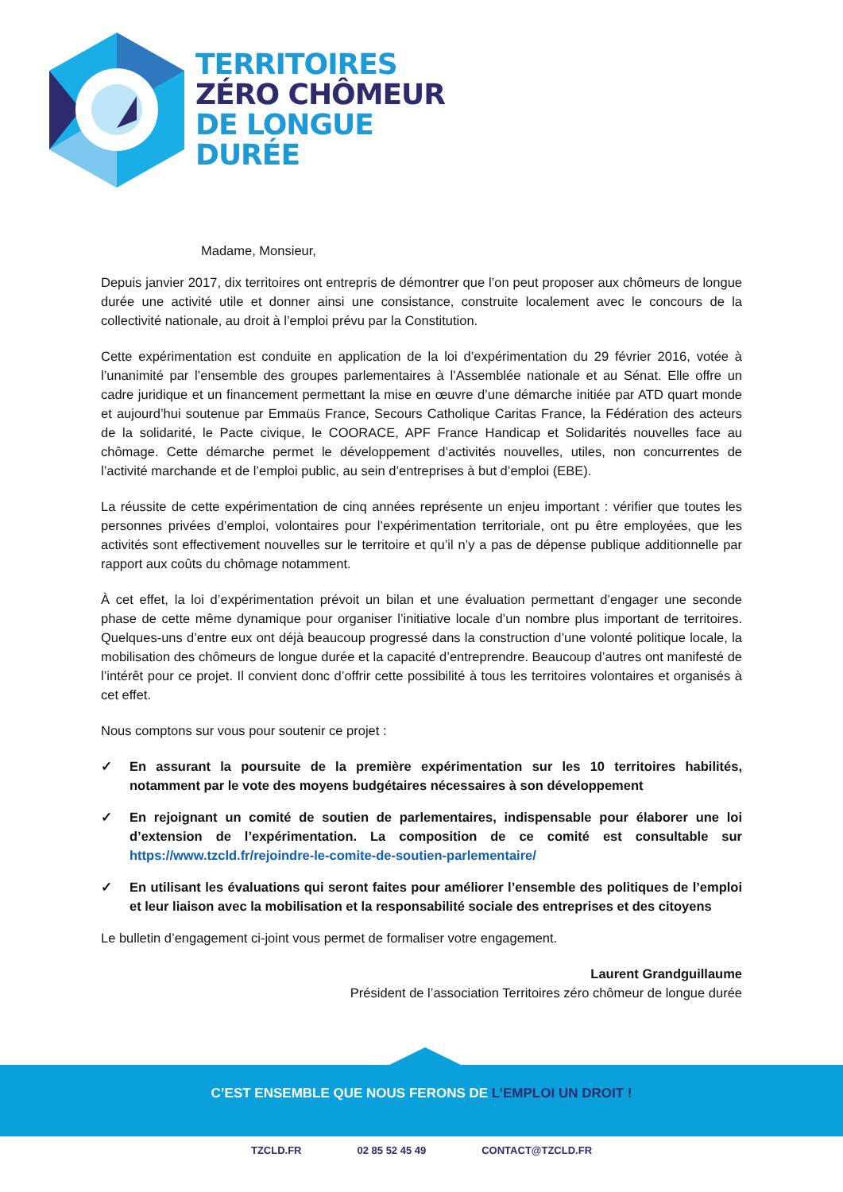TERRITOIRES
ZÉRO CHÔMEUR
DE LONGUE
DURÉE
Madame, Monsieur,
Depuis janvier 2017, dix territoires ont entrepris de démontrer que l’on peut proposer aux chômeurs de longue durée une activité utile et donner ainsi une consistance, construite localement avec le concours de la collectivité nationale, au droit à l’emploi prévu par la Constitution.
Cette expérimentation est conduite en application de la loi d’expérimentation du 29 février 2016, votée à l’unanimité par l’ensemble des groupes parlementaires à l’Assemblée nationale et au Sénat. Elle offre un cadre juridique et un financement permettant la mise en œuvre d’une démarche initiée par ATD quart monde et aujourd’hui soutenue par Emmaüs France, Secours Catholique Caritas France, la Fédération des acteurs de la solidarité, le Pacte civique, le COORACE, APF France Handicap et Solidarités nouvelles face au chômage. Cette démarche permet le développement d’activités nouvelles, utiles, non concurrentes de l’activité marchande et de l’emploi public, au sein d’entreprises à but d’emploi (EBE).
La réussite de cette expérimentation de cinq années représente un enjeu important : vérifier que toutes les personnes privées d’emploi, volontaires pour l’expérimentation territoriale, ont pu être employées, que les activités sont effectivement nouvelles sur le territoire et qu’il n’y a pas de dépense publique additionnelle par rapport aux coûts du chômage notamment.
À cet effet, la loi d’expérimentation prévoit un bilan et une évaluation permettant d’engager une seconde phase de cette même dynamique pour organiser l’initiative locale d’un nombre plus important de territoires. Quelques-uns d’entre eux ont déjà beaucoup progressé dans la construction d’une volonté politique locale, la mobilisation des chômeurs de longue durée et la capacité d’entreprendre. Beaucoup d’autres ont manifesté de l’intérêt pour ce projet. Il convient donc d’offrir cette possibilité à tous les territoires volontaires et organisés à cet effet.
Nous comptons sur vous pour soutenir ce projet :
✓ En assurant la poursuite de la première expérimentation sur les 10 territoires habilités, notamment par le vote des moyens budgétaires nécessaires à son développement
✓ En rejoignant un comité de soutien de parlementaires, indispensable pour élaborer une loi d’extension de l’expérimentation. La composition de ce comité est consultable sur https://www.tzcld.fr/rejoindre-le-comite-de-soutien-parlementaire/
✓ En utilisant les évaluations qui seront faites pour améliorer l’ensemble des politiques de l’emploi et leur liaison avec la mobilisation et la responsabilité sociale des entreprises et des citoyens
Le bulletin d’engagement ci-joint vous permet de formaliser votre engagement.
Laurent Grandguillaume
Président de l’association Territoires zéro chômeur de longue durée
C’EST ENSEMBLE QUE NOUS FERONS DE L’EMPLOI UN DROIT !
TZCLD.FR 02 85 52 45 49 CONTACT@TZCLD.FR